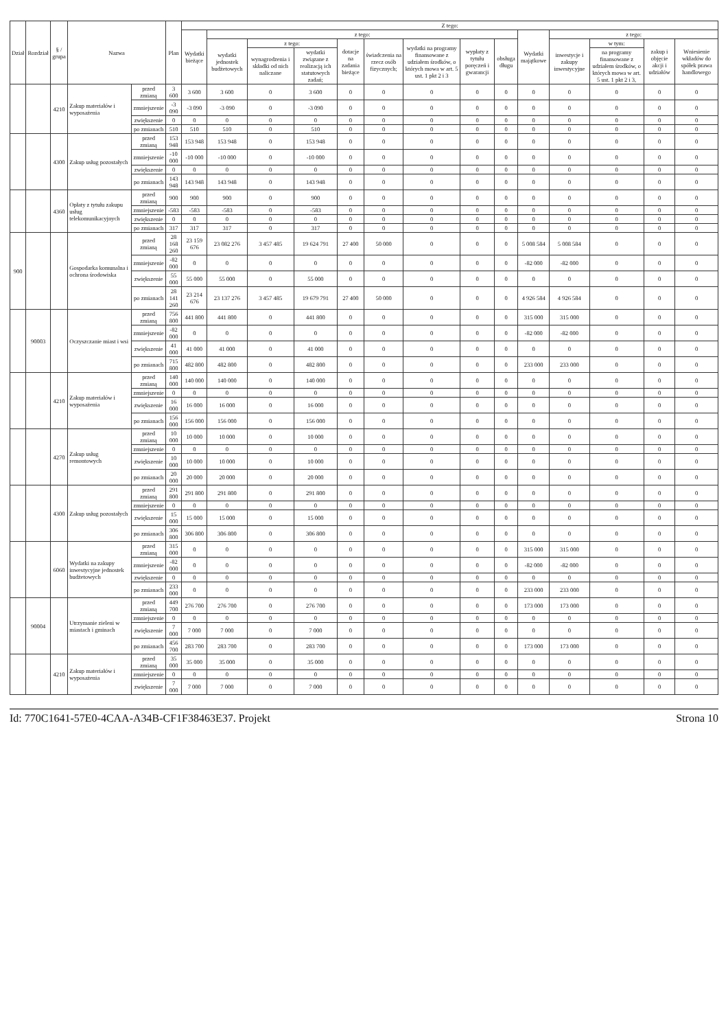| Dział | Rozdział | § / grupa | Nazwa | | Plan | Z tego: | | | | | | | | | | | | | |
| --- | --- | --- | --- | --- | --- | --- | --- | --- | --- | --- | --- | --- | --- | --- | --- | --- | --- | --- | --- |
| | | | | | | Wydatki bieżące | z tego: | | | | | | | | Wydatki majątkowe | z tego: | | | |
| | | | | | | | wydatki jednostek budżetowych | z tego: | | dotacje na zadania bieżące | świadczenia na rzecz osób fizycznych; | wydatki na programy finansowane z udziałem środków, o których mowa w art. 5 ust. 1 pkt 2 i 3 | wypłaty z tytułu poręczeń i gwarancji | obsługa długu | | inwestycje i zakupy inwestycyjne | w tym: | zakup i objęcie akcji i udziałów | Wniesienie wkładów do spółek prawa handlowego |
| | | | | | | | | wynagrodzenia i składki od nich naliczane | wydatki związane z realizacją ich statutowych zadań; | | | | | | | | na programy finansowane z udziałem środków, o których mowa w art. 5 ust. 1 pkt 2 i 3, | | |
| | | 4210 | Zakup materiałów i wyposażenia | przed zmianą | 3 600 | 3 600 | 3 600 | 0 | 3 600 | 0 | 0 | 0 | 0 | 0 | 0 | 0 | 0 | 0 | 0 |
| | | | | zmniejszenie | -3 090 | -3 090 | -3 090 | 0 | -3 090 | 0 | 0 | 0 | 0 | 0 | 0 | 0 | 0 | 0 | 0 |
| | | | | zwiększenie | 0 | 0 | 0 | 0 | 0 | 0 | 0 | 0 | 0 | 0 | 0 | 0 | 0 | 0 | 0 |
| | | | | po zmianach | 510 | 510 | 510 | 0 | 510 | 0 | 0 | 0 | 0 | 0 | 0 | 0 | 0 | 0 | 0 |
| | | 4300 | Zakup usług pozostałych | przed zmianą | 153 948 | 153 948 | 153 948 | 0 | 153 948 | 0 | 0 | 0 | 0 | 0 | 0 | 0 | 0 | 0 | 0 |
| | | | | zmniejszenie | -10 000 | -10 000 | -10 000 | 0 | -10 000 | 0 | 0 | 0 | 0 | 0 | 0 | 0 | 0 | 0 | 0 |
| | | | | zwiększenie | 0 | 0 | 0 | 0 | 0 | 0 | 0 | 0 | 0 | 0 | 0 | 0 | 0 | 0 | 0 |
| | | | | po zmianach | 143 948 | 143 948 | 143 948 | 0 | 143 948 | 0 | 0 | 0 | 0 | 0 | 0 | 0 | 0 | 0 | 0 |
| | | 4360 | Opłaty z tytułu zakupu usług telekomunikacyjnych | przed zmianą | 900 | 900 | 900 | 0 | 900 | 0 | 0 | 0 | 0 | 0 | 0 | 0 | 0 | 0 | 0 |
| | | | | zmniejszenie | -583 | -583 | -583 | 0 | -583 | 0 | 0 | 0 | 0 | 0 | 0 | 0 | 0 | 0 | 0 |
| | | | | zwiększenie | 0 | 0 | 0 | 0 | 0 | 0 | 0 | 0 | 0 | 0 | 0 | 0 | 0 | 0 | 0 |
| | | | | po zmianach | 317 | 317 | 317 | 0 | 317 | 0 | 0 | 0 | 0 | 0 | 0 | 0 | 0 | 0 | 0 |
| 900 | | | Gospodarka komunalna i ochrona środowiska | przed zmianą | 28 168 260 | 23 159 676 | 23 082 276 | 3 457 485 | 19 624 791 | 27 400 | 50 000 | 0 | 0 | 0 | 5 008 584 | 5 008 584 | 0 | 0 | 0 |
| | | | | zmniejszenie | -82 000 | 0 | 0 | 0 | 0 | 0 | 0 | 0 | 0 | 0 | -82 000 | -82 000 | 0 | 0 | 0 |
| | | | | zwiększenie | 55 000 | 55 000 | 55 000 | 0 | 55 000 | 0 | 0 | 0 | 0 | 0 | 0 | 0 | 0 | 0 | 0 |
| | | | | po zmianach | 28 141 260 | 23 214 676 | 23 137 276 | 3 457 485 | 19 679 791 | 27 400 | 50 000 | 0 | 0 | 0 | 4 926 584 | 4 926 584 | 0 | 0 | 0 |
| | 90003 | | Oczyszczanie miast i wsi | przed zmianą | 756 800 | 441 800 | 441 800 | 0 | 441 800 | 0 | 0 | 0 | 0 | 0 | 315 000 | 315 000 | 0 | 0 | 0 |
| | | | | zmniejszenie | -82 000 | 0 | 0 | 0 | 0 | 0 | 0 | 0 | 0 | 0 | -82 000 | -82 000 | 0 | 0 | 0 |
| | | | | zwiększenie | 41 000 | 41 000 | 41 000 | 0 | 41 000 | 0 | 0 | 0 | 0 | 0 | 0 | 0 | 0 | 0 | 0 |
| | | | | po zmianach | 715 800 | 482 800 | 482 800 | 0 | 482 800 | 0 | 0 | 0 | 0 | 0 | 233 000 | 233 000 | 0 | 0 | 0 |
| | | 4210 | Zakup materiałów i wyposażenia | przed zmianą | 140 000 | 140 000 | 140 000 | 0 | 140 000 | 0 | 0 | 0 | 0 | 0 | 0 | 0 | 0 | 0 | 0 |
| | | | | zmniejszenie | 0 | 0 | 0 | 0 | 0 | 0 | 0 | 0 | 0 | 0 | 0 | 0 | 0 | 0 | 0 |
| | | | | zwiększenie | 16 000 | 16 000 | 16 000 | 0 | 16 000 | 0 | 0 | 0 | 0 | 0 | 0 | 0 | 0 | 0 | 0 |
| | | | | po zmianach | 156 000 | 156 000 | 156 000 | 0 | 156 000 | 0 | 0 | 0 | 0 | 0 | 0 | 0 | 0 | 0 | 0 |
| | | 4270 | Zakup usług remontowych | przed zmianą | 10 000 | 10 000 | 10 000 | 0 | 10 000 | 0 | 0 | 0 | 0 | 0 | 0 | 0 | 0 | 0 | 0 |
| | | | | zmniejszenie | 0 | 0 | 0 | 0 | 0 | 0 | 0 | 0 | 0 | 0 | 0 | 0 | 0 | 0 | 0 |
| | | | | zwiększenie | 10 000 | 10 000 | 10 000 | 0 | 10 000 | 0 | 0 | 0 | 0 | 0 | 0 | 0 | 0 | 0 | 0 |
| | | | | po zmianach | 20 000 | 20 000 | 20 000 | 0 | 20 000 | 0 | 0 | 0 | 0 | 0 | 0 | 0 | 0 | 0 | 0 |
| | | 4300 | Zakup usług pozostałych | przed zmianą | 291 800 | 291 800 | 291 800 | 0 | 291 800 | 0 | 0 | 0 | 0 | 0 | 0 | 0 | 0 | 0 | 0 |
| | | | | zmniejszenie | 0 | 0 | 0 | 0 | 0 | 0 | 0 | 0 | 0 | 0 | 0 | 0 | 0 | 0 | 0 |
| | | | | zwiększenie | 15 000 | 15 000 | 15 000 | 0 | 15 000 | 0 | 0 | 0 | 0 | 0 | 0 | 0 | 0 | 0 | 0 |
| | | | | po zmianach | 306 800 | 306 800 | 306 800 | 0 | 306 800 | 0 | 0 | 0 | 0 | 0 | 0 | 0 | 0 | 0 | 0 |
| | | 6060 | Wydatki na zakupy inwestycyjne jednostek budżetowych | przed zmianą | 315 000 | 0 | 0 | 0 | 0 | 0 | 0 | 0 | 0 | 0 | 315 000 | 315 000 | 0 | 0 | 0 |
| | | | | zmniejszenie | -82 000 | 0 | 0 | 0 | 0 | 0 | 0 | 0 | 0 | 0 | -82 000 | -82 000 | 0 | 0 | 0 |
| | | | | zwiększenie | 0 | 0 | 0 | 0 | 0 | 0 | 0 | 0 | 0 | 0 | 0 | 0 | 0 | 0 | 0 |
| | | | | po zmianach | 233 000 | 0 | 0 | 0 | 0 | 0 | 0 | 0 | 0 | 0 | 233 000 | 233 000 | 0 | 0 | 0 |
| | 90004 | | Utrzymanie zieleni w miastach i gminach | przed zmianą | 449 700 | 276 700 | 276 700 | 0 | 276 700 | 0 | 0 | 0 | 0 | 0 | 173 000 | 173 000 | 0 | 0 | 0 |
| | | | | zmniejszenie | 0 | 0 | 0 | 0 | 0 | 0 | 0 | 0 | 0 | 0 | 0 | 0 | 0 | 0 | 0 |
| | | | | zwiększenie | 7 000 | 7 000 | 7 000 | 0 | 7 000 | 0 | 0 | 0 | 0 | 0 | 0 | 0 | 0 | 0 | 0 |
| | | | | po zmianach | 456 700 | 283 700 | 283 700 | 0 | 283 700 | 0 | 0 | 0 | 0 | 0 | 173 000 | 173 000 | 0 | 0 | 0 |
| | | 4210 | Zakup materiałów i wyposażenia | przed zmianą | 35 000 | 35 000 | 35 000 | 0 | 35 000 | 0 | 0 | 0 | 0 | 0 | 0 | 0 | 0 | 0 | 0 |
| | | | | zmniejszenie | 0 | 0 | 0 | 0 | 0 | 0 | 0 | 0 | 0 | 0 | 0 | 0 | 0 | 0 | 0 |
| | | | | zwiększenie | 7 000 | 7 000 | 7 000 | 0 | 7 000 | 0 | 0 | 0 | 0 | 0 | 0 | 0 | 0 | 0 | 0 |
Id: 770C1641-57E0-4CAA-A34B-CF1F38463E37. Projekt Strona 10